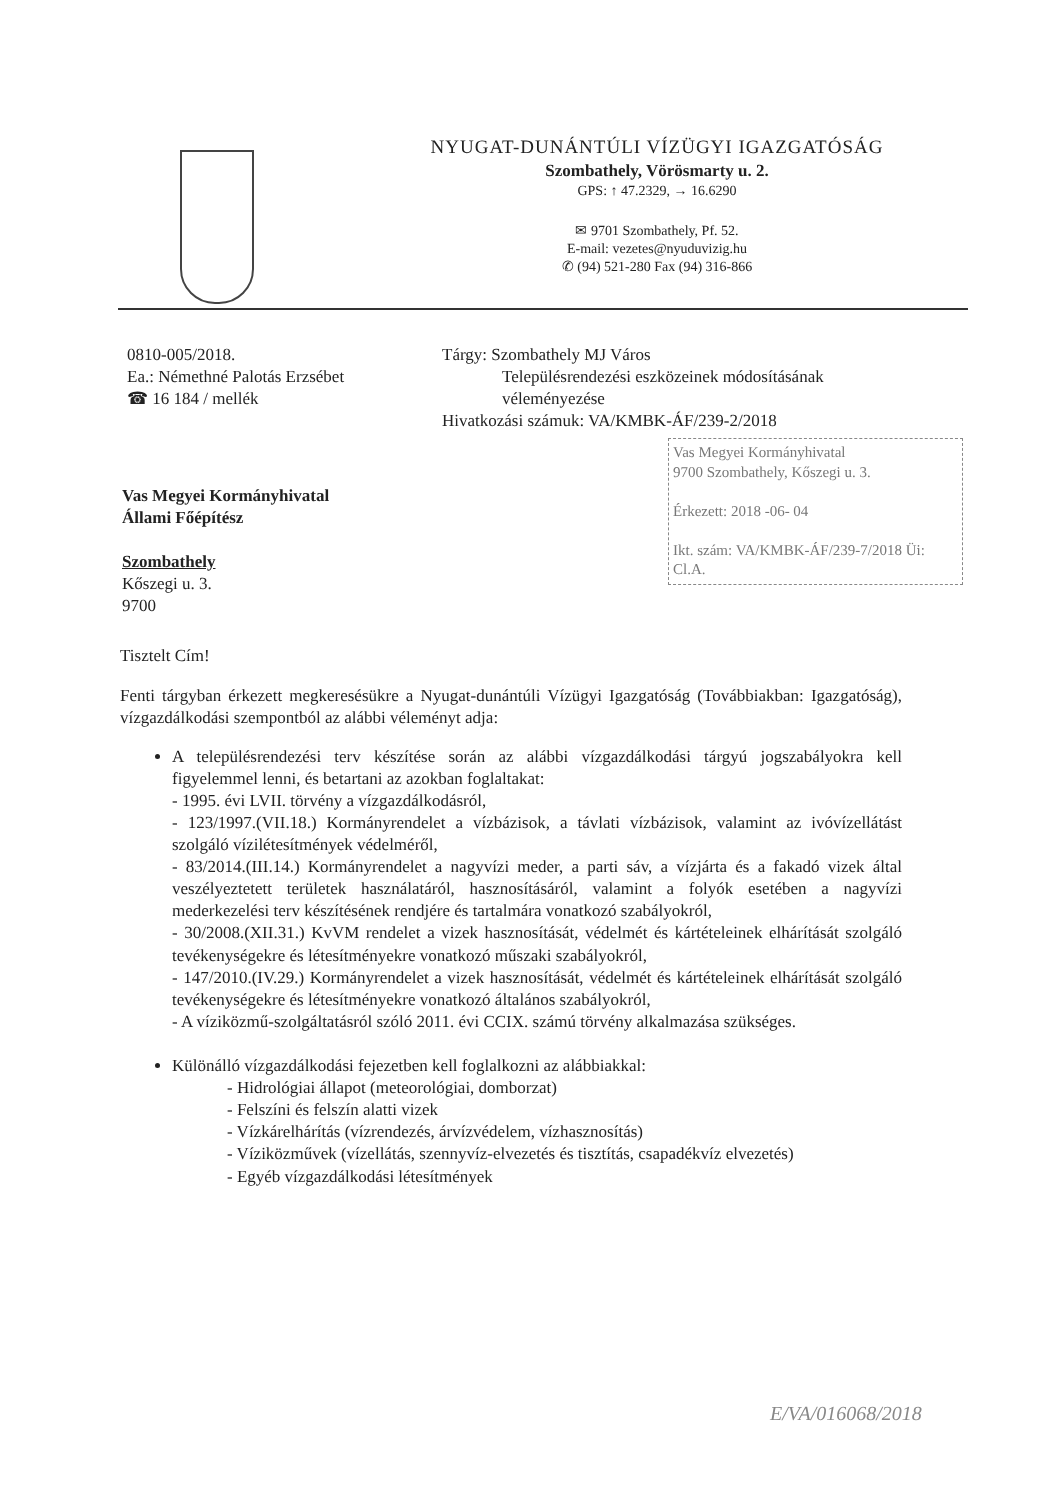NYUGAT-DUNÁNTÚLI VÍZÜGYI IGAZGATÓSÁG
Szombathely, Vörösmarty u. 2.
GPS: ↑ 47.2329, → 16.6290
✉ 9701 Szombathely, Pf. 52.
E-mail: vezetes@nyuduvizig.hu
✆ (94) 521-280 Fax (94) 316-866
0810-005/2018.
Ea.: Némethné Palotás Erzsébet
☎ 16 184 / mellék
Tárgy: Szombathely MJ Város
Településrendezési eszközeinek módosításának
véleményezése
Hivatkozási számuk: VA/KMBK-ÁF/239-2/2018
Vas Megyei Kormányhivatal
9700 Szombathely, Kőszegi u. 3.
Érkezett: 2018 -06- 04
Ikt. szám: VA/KMBK-ÁF/239-7/2018 Üi: Cl.A.
Vas Megyei Kormányhivatal
Állami Főépítész
Szombathely
Kőszegi u. 3.
9700
Tisztelt Cím!
Fenti tárgyban érkezett megkeresésükre a Nyugat-dunántúli Vízügyi Igazgatóság (Továbbiakban: Igazgatóság), vízgazdálkodási szempontból az alábbi véleményt adja:
A településrendezési terv készítése során az alábbi vízgazdálkodási tárgyú jogszabályokra kell figyelemmel lenni, és betartani az azokban foglaltakat:
- 1995. évi LVII. törvény a vízgazdálkodásról,
- 123/1997.(VII.18.) Kormányrendelet a vízbázisok, a távlati vízbázisok, valamint az ivóvízellátást szolgáló vízilétesítmények védelméről,
- 83/2014.(III.14.) Kormányrendelet a nagyvízi meder, a parti sáv, a vízjárta és a fakadó vizek által veszélyeztetett területek használatáról, hasznosításáról, valamint a folyók esetében a nagyvízi mederkezelési terv készítésének rendjére és tartalmára vonatkozó szabályokról,
- 30/2008.(XII.31.) KvVM rendelet a vizek hasznosítását, védelmét és kártételeinek elhárítását szolgáló tevékenységekre és létesítményekre vonatkozó műszaki szabályokról,
- 147/2010.(IV.29.) Kormányrendelet a vizek hasznosítását, védelmét és kártételeinek elhárítását szolgáló tevékenységekre és létesítményekre vonatkozó általános szabályokról,
- A víziközmű-szolgáltatásról szóló 2011. évi CCIX. számú törvény alkalmazása szükséges.
Különálló vízgazdálkodási fejezetben kell foglalkozni az alábbiakkal:
- Hidrológiai állapot (meteorológiai, domborzat)
- Felszíni és felszín alatti vizek
- Vízkárelhárítás (vízrendezés, árvízvédelem, vízhasznosítás)
- Víziközművek (vízellátás, szennyvíz-elvezetés és tisztítás, csapadékvíz elvezetés)
- Egyéb vízgazdálkodási létesítmények
E/VA/016068/2018